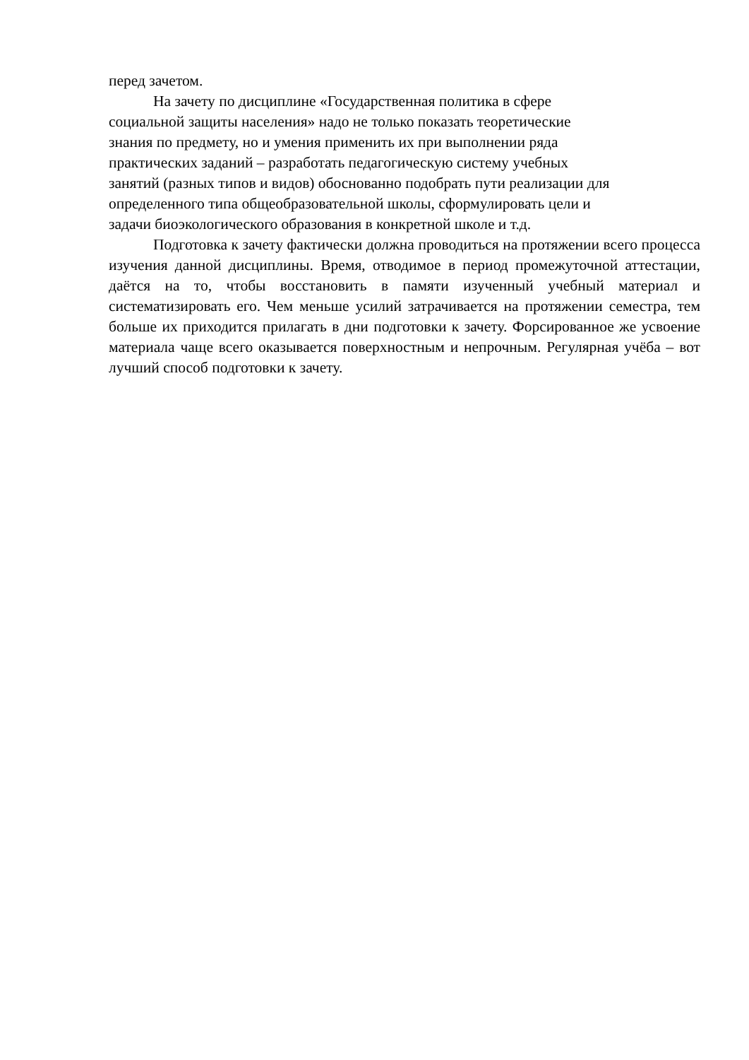перед зачетом.
На зачету по дисциплине «Государственная политика в сфере
социальной защиты населения» надо не только показать теоретические
знания по предмету, но и умения применить их при выполнении ряда
практических заданий – разработать педагогическую систему учебных
занятий (разных типов и видов) обоснованно подобрать пути реализации для
определенного типа общеобразовательной школы, сформулировать цели и
задачи биоэкологического образования в конкретной школе и т.д.
Подготовка к зачету фактически должна проводиться на протяжении всего процесса изучения данной дисциплины. Время, отводимое в период промежуточной аттестации, даётся на то, чтобы восстановить в памяти изученный учебный материал и систематизировать его. Чем меньше усилий затрачивается на протяжении семестра, тем больше их приходится прилагать в дни подготовки к зачету. Форсированное же усвоение материала чаще всего оказывается поверхностным и непрочным. Регулярная учёба – вот лучший способ подготовки к зачету.